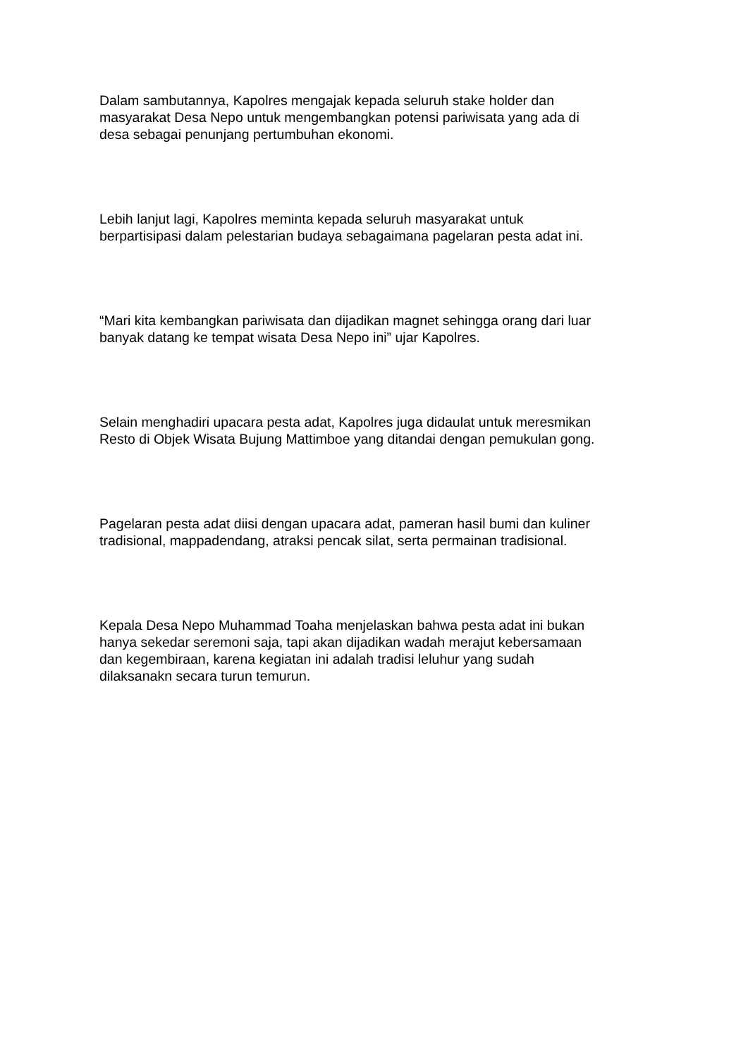Dalam sambutannya, Kapolres mengajak kepada seluruh stake holder dan
masyarakat Desa Nepo untuk mengembangkan potensi pariwisata yang ada di
desa sebagai penunjang pertumbuhan ekonomi.
Lebih lanjut lagi, Kapolres meminta kepada seluruh masyarakat untuk
berpartisipasi dalam pelestarian budaya sebagaimana pagelaran pesta adat ini.
“Mari kita kembangkan pariwisata dan dijadikan magnet sehingga orang dari luar
banyak datang ke tempat wisata Desa Nepo ini” ujar Kapolres.
Selain menghadiri upacara pesta adat, Kapolres juga didaulat untuk meresmikan
Resto di Objek Wisata Bujung Mattimboe yang ditandai dengan pemukulan gong.
Pagelaran pesta adat diisi dengan upacara adat, pameran hasil bumi dan kuliner
tradisional, mappadendang, atraksi pencak silat, serta permainan tradisional.
Kepala Desa Nepo Muhammad Toaha menjelaskan bahwa pesta adat ini bukan
hanya sekedar seremoni saja, tapi akan dijadikan wadah merajut kebersamaan
dan kegembiraan, karena kegiatan ini adalah tradisi leluhur yang sudah
dilaksanakn secara turun temurun.